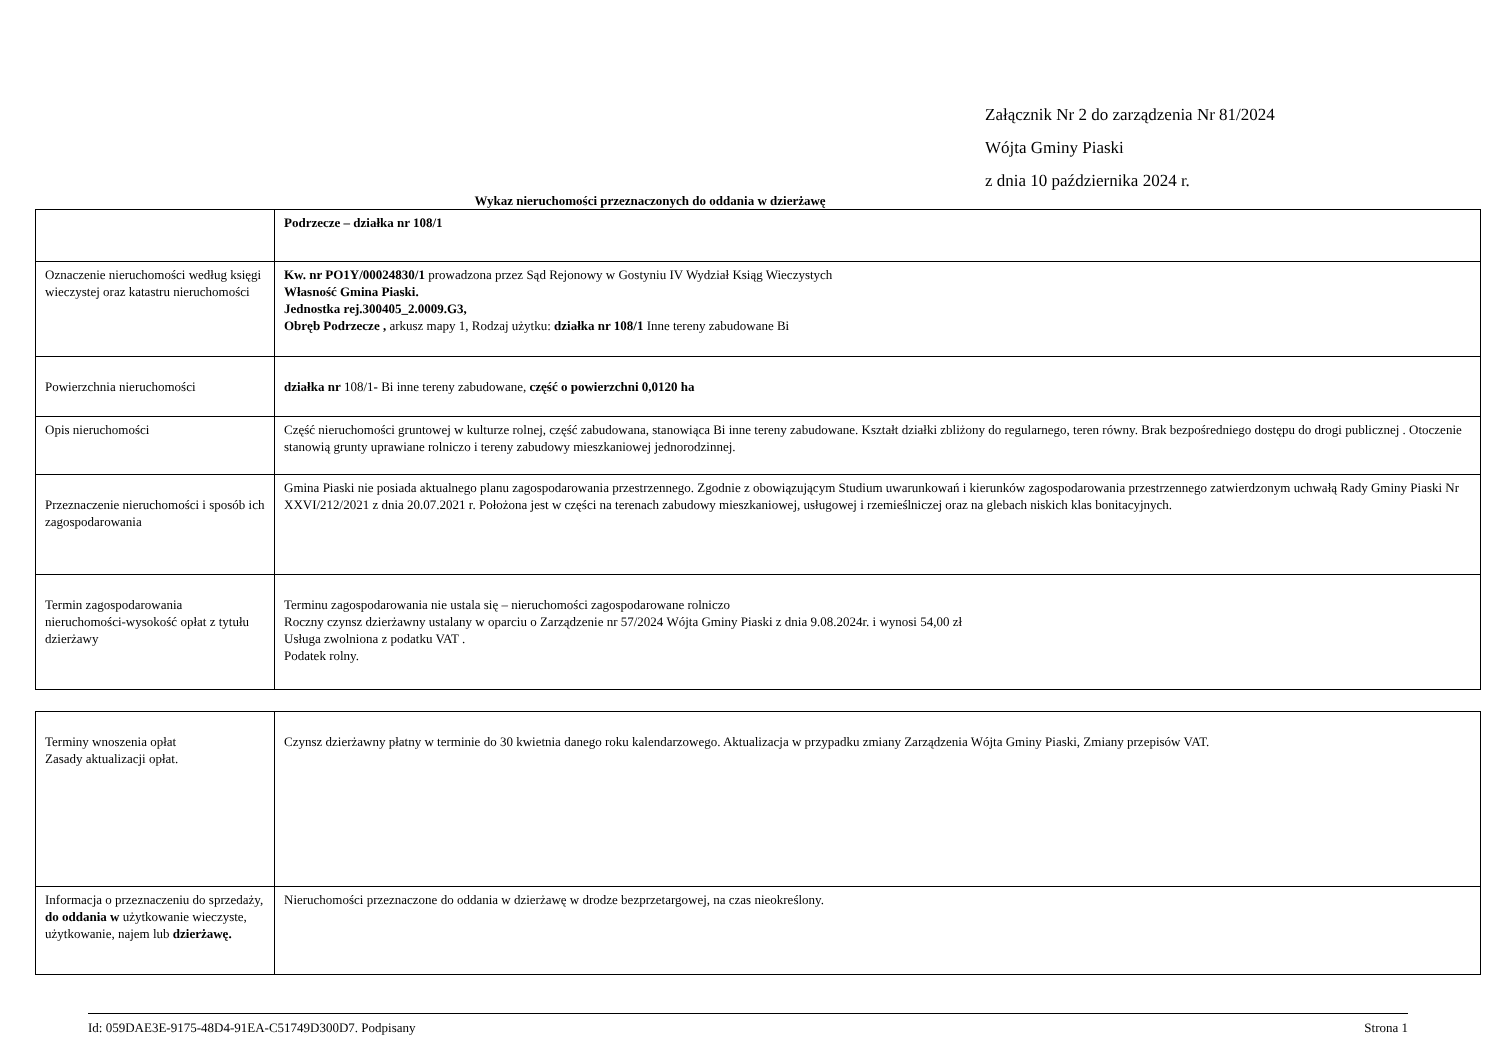Załącznik Nr 2 do zarządzenia Nr 81/2024
Wójta Gminy Piaski
z dnia 10 października 2024 r.
Wykaz nieruchomości przeznaczonych do oddania w dzierżawę
| | Podrzecze – działka nr 108/1 |
| Oznaczenie nieruchomości według księgi wieczystej oraz katastru nieruchomości | Kw. nr PO1Y/00024830/1 prowadzona przez Sąd Rejonowy w Gostyniu IV Wydział Ksiąg Wieczystych Własność Gmina Piaski. Jednostka rej.300405_2.0009.G3, Obręb Podrzecze , arkusz mapy 1, Rodzaj użytku: działka nr 108/1 Inne tereny zabudowane Bi |
| Powierzchnia nieruchomości | działka nr 108/1 - Bi inne tereny zabudowane, część o powierzchni 0,0120 ha |
| Opis nieruchomości | Część nieruchomości gruntowej w kulturze rolnej, część zabudowana, stanowiąca Bi inne tereny zabudowane. Kształt działki zbliżony do regularnego, teren równy. Brak bezpośredniego dostępu do drogi publicznej . Otoczenie stanowią grunty uprawiane rolniczo i tereny zabudowy mieszkaniowej jednorodzinnej. |
| Przeznaczenie nieruchomości i sposób ich zagospodarowania | Gmina Piaski nie posiada aktualnego planu zagospodarowania przestrzennego. Zgodnie z obowiązującym Studium uwarunkowań i kierunków zagospodarowania przestrzennego zatwierdzonym uchwałą Rady Gminy Piaski Nr XXVI/212/2021 z dnia 20.07.2021 r. Położona jest w części na terenach zabudowy mieszkaniowej, usługowej i rzemieślniczej oraz na glebach niskich klas bonitacyjnych. |
| Termin zagospodarowania nieruchomości-wysokość opłat z tytułu dzierżawy | Terminu zagospodarowania nie ustala się – nieruchomości zagospodarowane rolniczo Roczny czynsz dzierżawny ustalany w oparciu o Zarządzenie nr 57/2024 Wójta Gminy Piaski z dnia 9.08.2024r. i wynosi 54,00 zł Usługa zwolniona z podatku VAT . Podatek rolny. |
| Terminy wnoszenia opłat Zasady aktualizacji opłat. | Czynsz dzierżawny płatny w terminie do 30 kwietnia danego roku kalendarzowego. Aktualizacja w przypadku zmiany Zarządzenia Wójta Gminy Piaski, Zmiany przepisów VAT. |
| Informacja o przeznaczeniu do sprzedaży, do oddania w użytkowanie wieczyste, użytkowanie, najem lub dzierżawę. | Nieruchomości przeznaczone do oddania w dzierżawę w drodze bezprzetargowej, na czas nieokreślony. |
Id: 059DAE3E-9175-48D4-91EA-C51749D300D7. Podpisany Strona 1